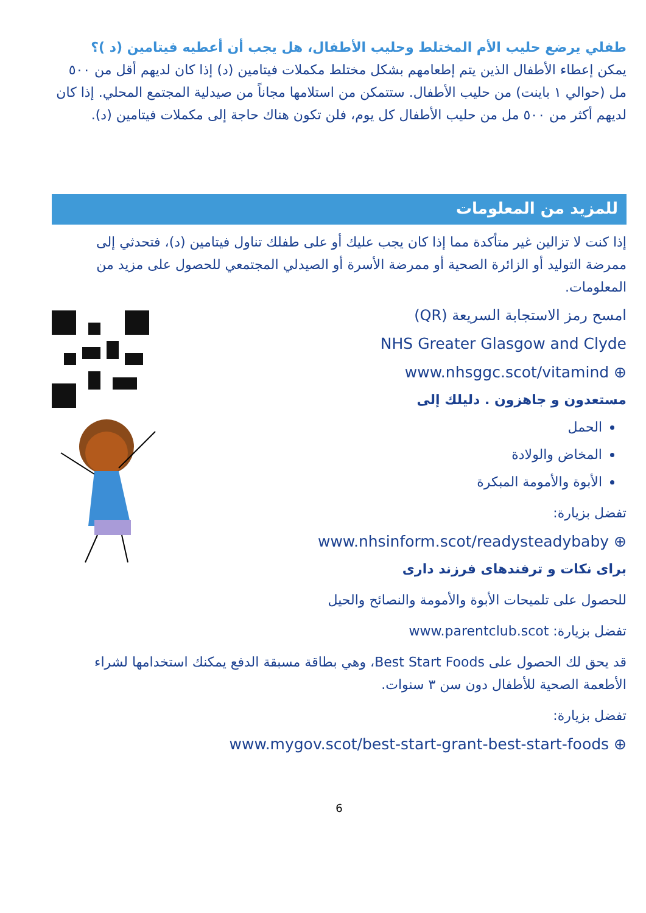طفلي يرضع حليب الأم المختلط وحليب الأطفال، هل يجب أن أعطيه فيتامين (د )؟
يمكن إعطاء الأطفال الذين يتم إطعامهم بشكل مختلط مكملات فيتامين (د) إذا كان لديهم أقل من ٥٠٠ مل (حوالي ١ باينت) من حليب الأطفال. ستتمكن من استلامها مجاناً من صيدلية المجتمع المحلي. إذا كان لديهم أكثر من ٥٠٠ مل من حليب الأطفال كل يوم، فلن تكون هناك حاجة إلى مكملات فيتامين (د).
للمزيد من المعلومات
إذا كنت لا تزالين غير متأكدة مما إذا كان يجب عليك أو على طفلك تناول فيتامين (د)، فتحدثي إلى ممرضة التوليد أو الزائرة الصحية أو ممرضة الأسرة أو الصيدلي المجتمعي للحصول على مزيد من المعلومات.
امسح رمز الاستجابة السريعة (QR)
NHS Greater Glasgow and Clyde
www.nhsggc.scot/vitamind ⊕
مستعدون و جاهزون . دليلك إلى
الحمل
المخاض والولادة
الأبوة والأمومة المبكرة
تفضل بزيارة:
www.nhsinform.scot/readysteadybaby ⊕
برای نکات و ترفندهای فرزند داری
للحصول على تلميحات الأبوة والأمومة والنصائح والحيل
تفضل بزيارة: www.parentclub.scot
قد يحق لك الحصول على Best Start Foods، وهي بطاقة مسبقة الدفع يمكنك استخدامها لشراء الأطعمة الصحية للأطفال دون سن ٣ سنوات.
تفضل بزيارة:
www.mygov.scot/best-start-grant-best-start-foods ⊕
6